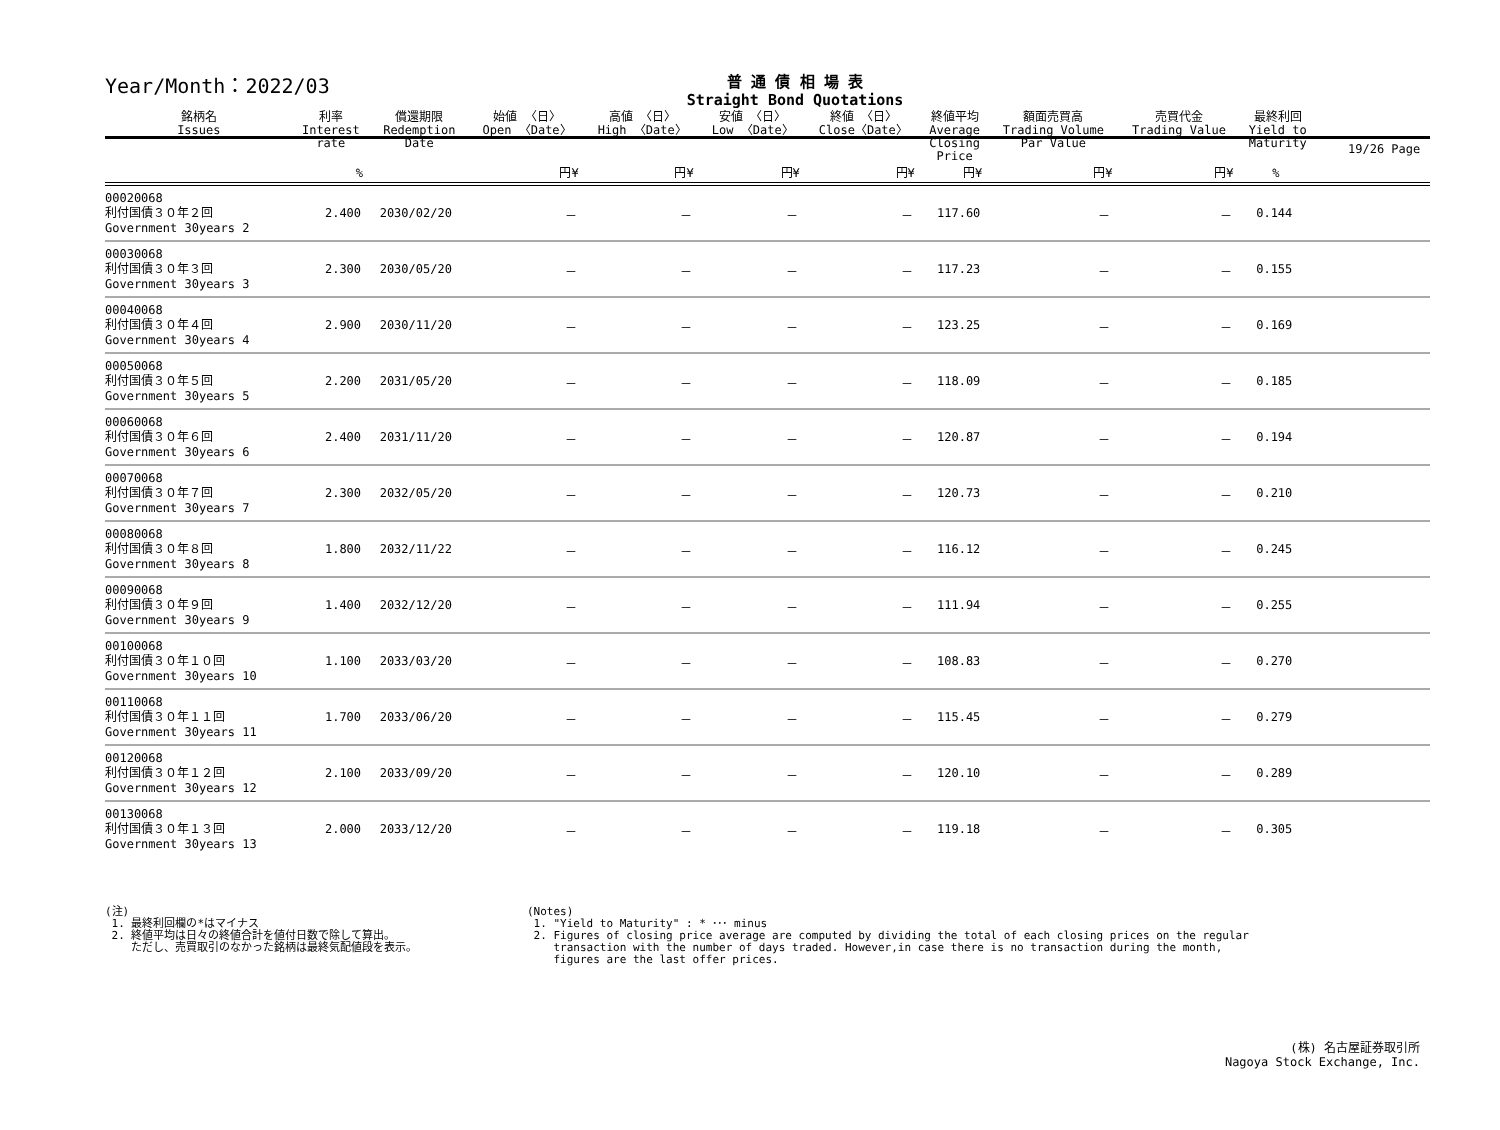Year/Month：2022/03
普 通 債 相 場 表
Straight Bond Quotations
19/26 Page
| 銘柄名 Issues | 利率 Interest rate | 償還期限 Redemption Date | 始値 〈日〉 Open 〈Date〉 | 高値 〈日〉 High 〈Date〉 | 安値 〈日〉 Low 〈Date〉 | 終値 〈日〉 Close〈Date〉 | 終値平均 Average Closing Price | 額面売買高 Trading Volume Par Value | 売買代金 Trading Value | 最終利回 Yield to Maturity | |
| --- | --- | --- | --- | --- | --- | --- | --- | --- | --- | --- | --- |
| | % | | 円¥ | 円¥ | 円¥ | 円¥ | 円¥ | 円¥ | 円¥ | % | |
| 00020068 利付国債３０年２回 Government 30years 2 | 2.400 | 2030/02/20 | － | － | － | － | 117.60 | － | － | 0.144 | |
| 00030068 利付国債３０年３回 Government 30years 3 | 2.300 | 2030/05/20 | － | － | － | － | 117.23 | － | － | 0.155 | |
| 00040068 利付国債３０年４回 Government 30years 4 | 2.900 | 2030/11/20 | － | － | － | － | 123.25 | － | － | 0.169 | |
| 00050068 利付国債３０年５回 Government 30years 5 | 2.200 | 2031/05/20 | － | － | － | － | 118.09 | － | － | 0.185 | |
| 00060068 利付国債３０年６回 Government 30years 6 | 2.400 | 2031/11/20 | － | － | － | － | 120.87 | － | － | 0.194 | |
| 00070068 利付国債３０年７回 Government 30years 7 | 2.300 | 2032/05/20 | － | － | － | － | 120.73 | － | － | 0.210 | |
| 00080068 利付国債３０年８回 Government 30years 8 | 1.800 | 2032/11/22 | － | － | － | － | 116.12 | － | － | 0.245 | |
| 00090068 利付国債３０年９回 Government 30years 9 | 1.400 | 2032/12/20 | － | － | － | － | 111.94 | － | － | 0.255 | |
| 00100068 利付国債３０年１０回 Government 30years 10 | 1.100 | 2033/03/20 | － | － | － | － | 108.83 | － | － | 0.270 | |
| 00110068 利付国債３０年１１回 Government 30years 11 | 1.700 | 2033/06/20 | － | － | － | － | 115.45 | － | － | 0.279 | |
| 00120068 利付国債３０年１２回 Government 30years 12 | 2.100 | 2033/09/20 | － | － | － | － | 120.10 | － | － | 0.289 | |
| 00130068 利付国債３０年１３回 Government 30years 13 | 2.000 | 2033/12/20 | － | － | － | － | 119.18 | － | － | 0.305 | |
(注)
1. 最終利回欄の*はマイナス
2. 終値平均は日々の終値合計を値付日数で除して算出。
ただし、売買取引のなかった銘柄は最終気配値段を表示。
(Notes)
1. "Yield to Maturity" : * ･･･ minus
2. Figures of closing price average are computed by dividing the total of each closing prices on the regular
transaction with the number of days traded. However,in case there is no transaction during the month,
figures are the last offer prices.
(株) 名古屋証券取引所
Nagoya Stock Exchange, Inc.